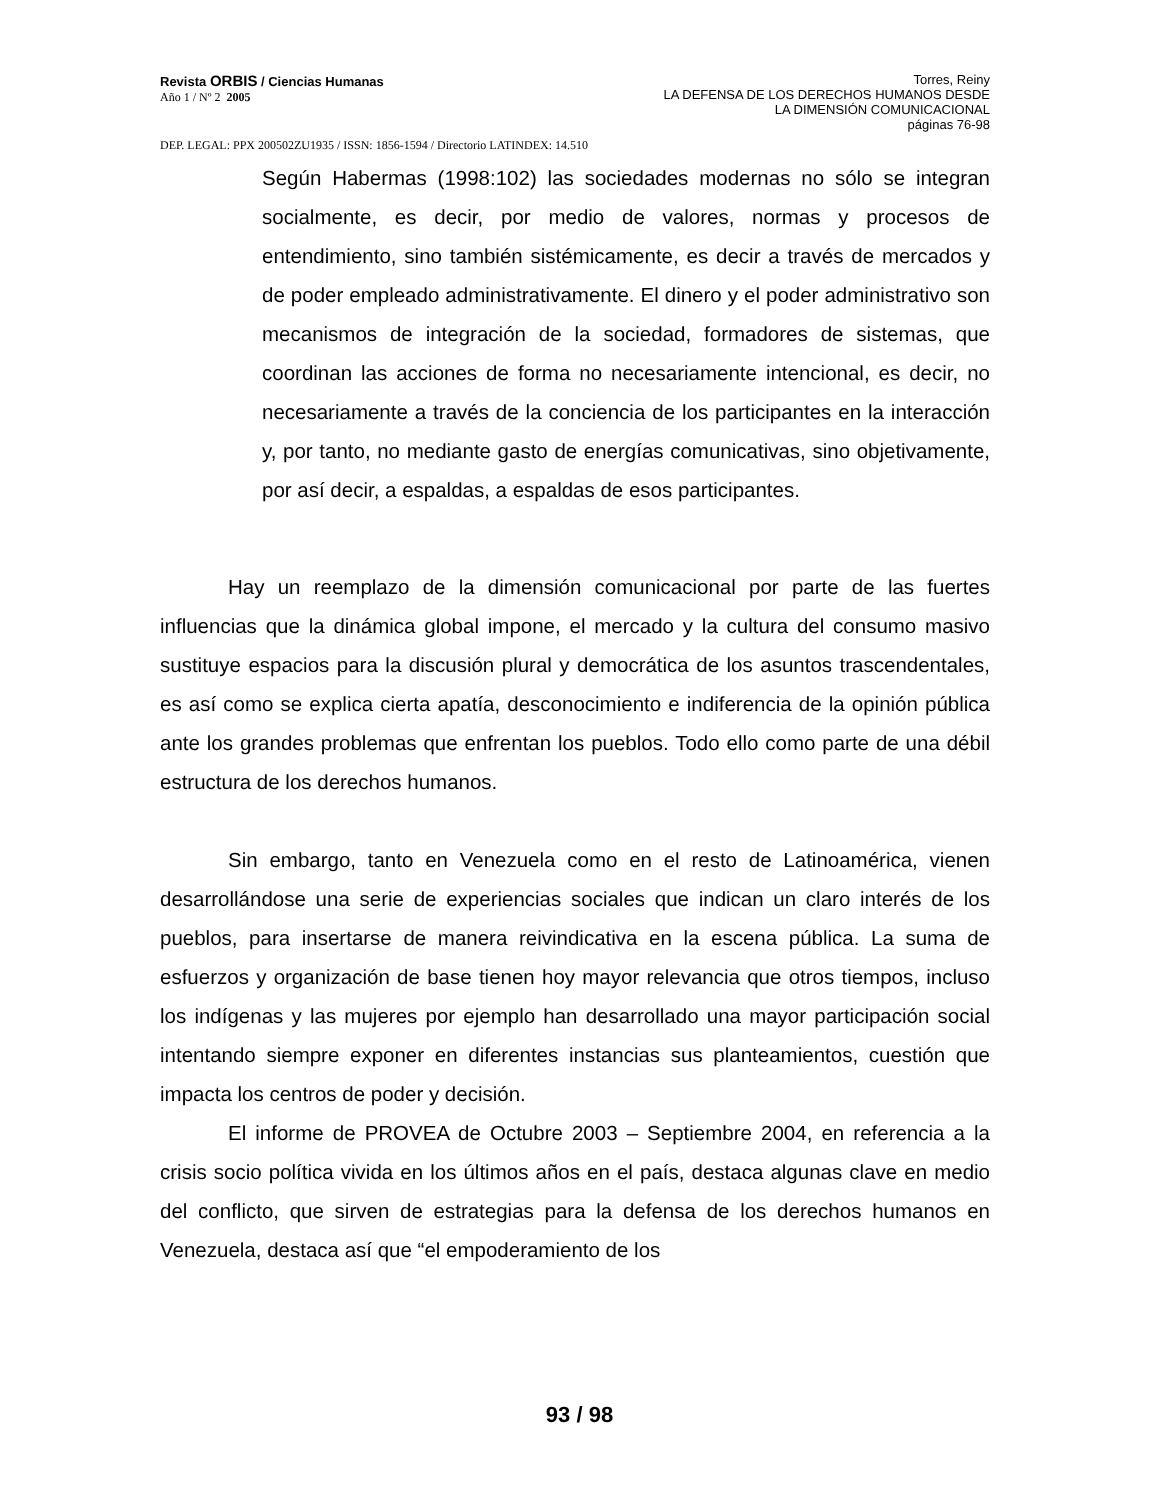Revista ORBIS / Ciencias Humanas
Año 1 / Nº 2 2005
Torres, Reiny
LA DEFENSA DE LOS DERECHOS HUMANOS DESDE
LA DIMENSIÓN COMUNICACIONAL
páginas 76-98
DEP. LEGAL: PPX 200502ZU1935 / ISSN: 1856-1594 / Directorio LATINDEX: 14.510
Según Habermas (1998:102) las sociedades modernas no sólo se integran socialmente, es decir, por medio de valores, normas y procesos de entendimiento, sino también sistémicamente, es decir a través de mercados y de poder empleado administrativamente. El dinero y el poder administrativo son mecanismos de integración de la sociedad, formadores de sistemas, que coordinan las acciones de forma no necesariamente intencional, es decir, no necesariamente a través de la conciencia de los participantes en la interacción y, por tanto, no mediante gasto de energías comunicativas, sino objetivamente, por así decir, a espaldas, a espaldas de esos participantes.
Hay un reemplazo de la dimensión comunicacional por parte de las fuertes influencias que la dinámica global impone, el mercado y la cultura del consumo masivo sustituye espacios para la discusión plural y democrática de los asuntos trascendentales, es así como se explica cierta apatía, desconocimiento e indiferencia de la opinión pública ante los grandes problemas que enfrentan los pueblos. Todo ello como parte de una débil estructura de los derechos humanos.
Sin embargo, tanto en Venezuela como en el resto de Latinoamérica, vienen desarrollándose una serie de experiencias sociales que indican un claro interés de los pueblos, para insertarse de manera reivindicativa en la escena pública. La suma de esfuerzos y organización de base tienen hoy mayor relevancia que otros tiempos, incluso los indígenas y las mujeres por ejemplo han desarrollado una mayor participación social intentando siempre exponer en diferentes instancias sus planteamientos, cuestión que impacta los centros de poder y decisión.
El informe de PROVEA de Octubre 2003 – Septiembre 2004, en referencia a la crisis socio política vivida en los últimos años en el país, destaca algunas clave en medio del conflicto, que sirven de estrategias para la defensa de los derechos humanos en Venezuela, destaca así que “el empoderamiento de los
93 / 98